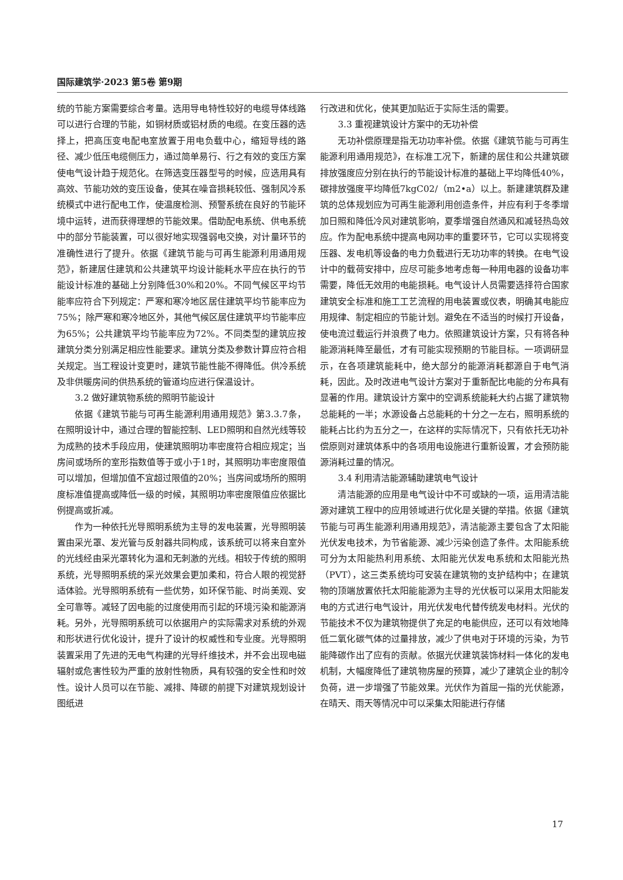国际建筑学·2023 第5卷 第9期
统的节能方案需要综合考量。选用导电特性较好的电缆导体线路可以进行合理的节能，如铜材质或铝材质的电缆。在变压器的选择上，把高压变电配电室放置于用电负载中心，缩短导线的路径、减少低压电缆侧压力，通过简单易行、行之有效的变压方案使电气设计趋于规范化。在筛选变压器型号的时候，应选用具有高效、节能功效的变压设备，使其在噪音损耗较低、强制风冷系统模式中进行配电工作，使温度检测、预警系统在良好的节能环境中运转，进而获得理想的节能效果。借助配电系统、供电系统中的部分节能装置，可以很好地实现强弱电交换，对计量环节的准确性进行了提升。依据《建筑节能与可再生能源利用通用规范》，新建居住建筑和公共建筑平均设计能耗水平应在执行的节能设计标准的基础上分别降低30%和20%。不同气候区平均节能率应符合下列规定：严寒和寒冷地区居住建筑平均节能率应为75%；除严寒和寒冷地区外，其他气候区居住建筑平均节能率应为65%；公共建筑平均节能率应为72%。不同类型的建筑应按建筑分类分别满足相应性能要求。建筑分类及参数计算应符合相关规定。当工程设计变更时，建筑节能性能不得降低。供冷系统及非供暖房间的供热系统的管道均应进行保温设计。
3.2 做好建筑物系统的照明节能设计
依据《建筑节能与可再生能源利用通用规范》第3.3.7条，在照明设计中，通过合理的智能控制、LED照明和自然光线等较为成熟的技术手段应用，使建筑照明功率密度符合相应规定；当房间或场所的室形指数值等于或小于1时，其照明功率密度限值可以增加，但增加值不宜超过限值的20%；当房间或场所的照明度标准值提高或降低一级的时候，其照明功率密度限值应依据比例提高或折减。
作为一种依托光导照明系统为主导的发电装置，光导照明装置由采光罩、发光管与反射器共同构成，该系统可以将来自室外的光线经由采光罩转化为温和无刺激的光线。相较于传统的照明系统，光导照明系统的采光效果会更加柔和，符合人眼的视觉舒适体验。光导照明系统有一些优势，如环保节能、时尚美观、安全可靠等。减轻了因电能的过度使用而引起的环境污染和能源消耗。另外，光导照明系统可以依据用户的实际需求对系统的外观和形状进行优化设计，提升了设计的权威性和专业度。光导照明装置采用了先进的无电气构建的光导纤维技术，并不会出现电磁辐射或危害性较为严重的放射性物质，具有较强的安全性和时效性。设计人员可以在节能、减排、降碳的前提下对建筑规划设计图纸进
行改进和优化，使其更加贴近于实际生活的需要。
3.3 重视建筑设计方案中的无功补偿
无功补偿原理是指无功功率补偿。依据《建筑节能与可再生能源利用通用规范》，在标准工况下，新建的居住和公共建筑碳排放强度应分别在执行的节能设计标准的基础上平均降低40%，碳排放强度平均降低7kgC02/（m2•a）以上。新建建筑群及建筑的总体规划应为可再生能源利用创造条件，并应有利于冬季增加日照和降低冷风对建筑影响，夏季增强自然通风和减轻热岛效应。作为配电系统中提高电网功率的重要环节，它可以实现将变压器、发电机等设备的电力负载进行无功功率的转换。在电气设计中的载荷安排中，应尽可能多地考虑每一种用电器的设备功率需要，降低无效用的电能损耗。电气设计人员需要选择符合国家建筑安全标准和施工工艺流程的用电装置或仪表，明确其电能应用规律、制定相应的节能计划。避免在不适当的时候打开设备，使电流过载运行并浪费了电力。依照建筑设计方案，只有将各种能源消耗降至最低，才有可能实现预期的节能目标。一项调研显示，在各项建筑能耗中，绝大部分的能源消耗都源自于电气消耗，因此。及时改进电气设计方案对于重新配比电能的分布具有显著的作用。建筑设计方案中的空调系统能耗大约占据了建筑物总能耗的一半；水源设备占总能耗的十分之一左右，照明系统的能耗占比约为五分之一，在这样的实际情况下，只有依托无功补偿原则对建筑体系中的各项用电设施进行重新设置，才会预防能源消耗过量的情况。
3.4 利用清洁能源辅助建筑电气设计
清洁能源的应用是电气设计中不可或缺的一项，运用清洁能源对建筑工程中的应用领域进行优化是关键的举措。依据《建筑节能与可再生能源利用通用规范》，清洁能源主要包含了太阳能光伏发电技术，为节省能源、减少污染创造了条件。太阳能系统可分为太阳能热利用系统、太阳能光伏发电系统和太阳能光热（PVT），这三类系统均可安装在建筑物的支护结构中；在建筑物的顶端放置依托太阳能能源为主导的光伏板可以采用太阳能发电的方式进行电气设计，用光伏发电代替传统发电材料。光伏的节能技术不仅为建筑物提供了充足的电能供应，还可以有效地降低二氧化碳气体的过量排放，减少了供电对于环境的污染，为节能降碳作出了应有的贡献。依据光伏建筑装饰材料一体化的发电机制，大幅度降低了建筑物房屋的预算，减少了建筑企业的制冷负荷，进一步增强了节能效果。光伏作为首屈一指的光伏能源，在晴天、雨天等情况中可以采集太阳能进行存储
17